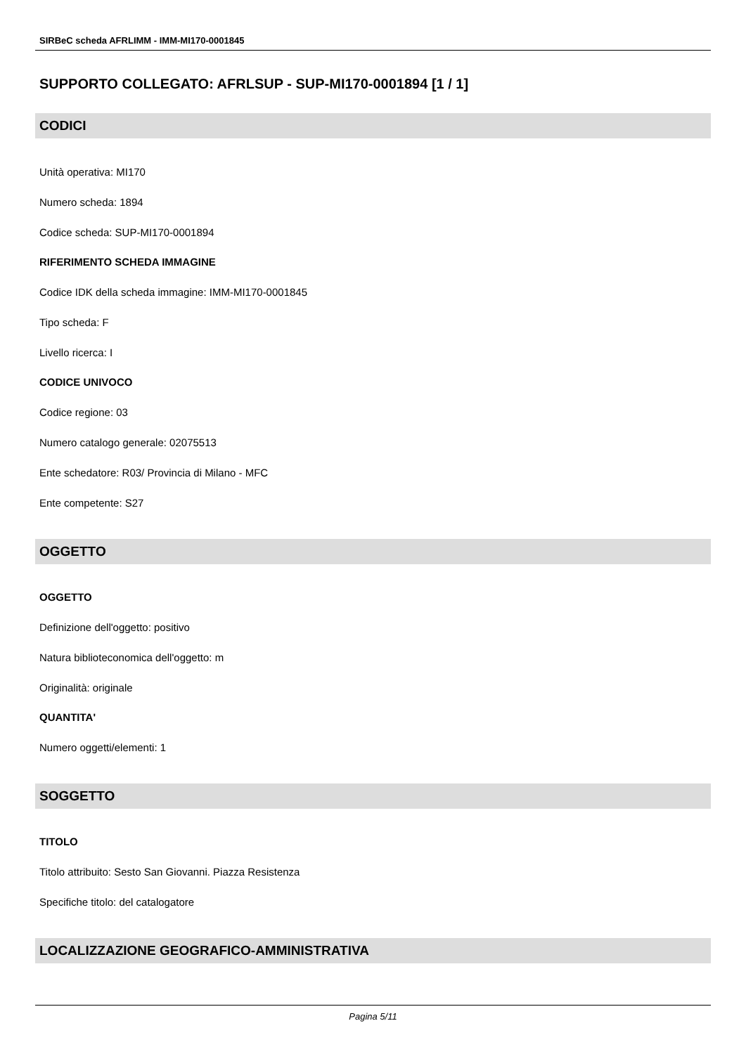SIRBeC scheda AFRLIMM - IMM-MI170-0001845
SUPPORTO COLLEGATO: AFRLSUP - SUP-MI170-0001894 [1 / 1]
CODICI
Unità operativa: MI170
Numero scheda: 1894
Codice scheda: SUP-MI170-0001894
RIFERIMENTO SCHEDA IMMAGINE
Codice IDK della scheda immagine: IMM-MI170-0001845
Tipo scheda: F
Livello ricerca: I
CODICE UNIVOCO
Codice regione: 03
Numero catalogo generale: 02075513
Ente schedatore: R03/ Provincia di Milano - MFC
Ente competente: S27
OGGETTO
OGGETTO
Definizione dell'oggetto: positivo
Natura biblioteconomica dell'oggetto: m
Originalità: originale
QUANTITA'
Numero oggetti/elementi: 1
SOGGETTO
TITOLO
Titolo attribuito: Sesto San Giovanni. Piazza Resistenza
Specifiche titolo: del catalogatore
LOCALIZZAZIONE GEOGRAFICO-AMMINISTRATIVA
Pagina 5/11